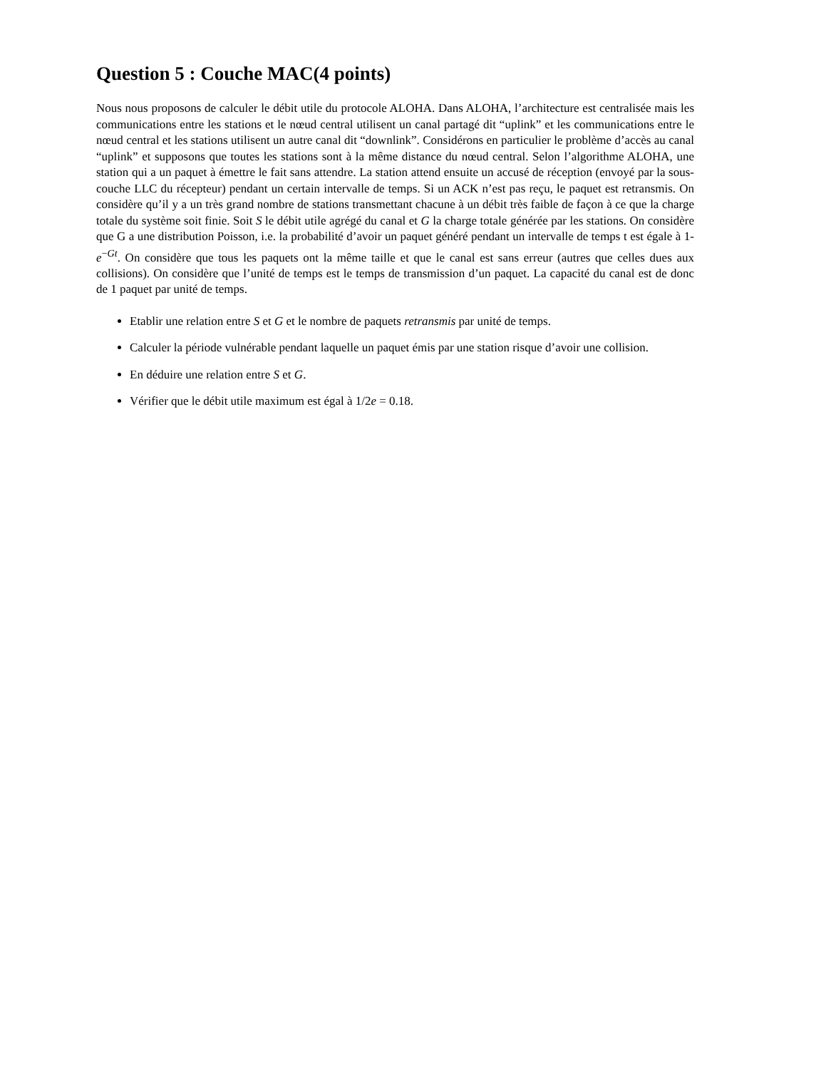Question 5 : Couche MAC(4 points)
Nous nous proposons de calculer le débit utile du protocole ALOHA. Dans ALOHA, l’architecture est centralisée mais les communications entre les stations et le nœud central utilisent un canal partagé dit “uplink” et les communications entre le nœud central et les stations utilisent un autre canal dit “downlink”. Considérons en particulier le problème d’accès au canal “uplink” et supposons que toutes les stations sont à la même distance du nœud central. Selon l’algorithme ALOHA, une station qui a un paquet à émettre le fait sans attendre. La station attend ensuite un accusé de réception (envoyé par la sous-couche LLC du récepteur) pendant un certain intervalle de temps. Si un ACK n’est pas reçu, le paquet est retransmis. On considère qu’il y a un très grand nombre de stations transmettant chacune à un débit très faible de façon à ce que la charge totale du système soit finie. Soit S le débit utile agrégé du canal et G la charge totale générée par les stations. On considère que G a une distribution Poisson, i.e. la probabilité d’avoir un paquet généré pendant un intervalle de temps t est égale à 1-e<sup>−Gt</sup>. On considère que tous les paquets ont la même taille et que le canal est sans erreur (autres que celles dues aux collisions). On considère que l’unité de temps est le temps de transmission d’un paquet. La capacité du canal est de donc de 1 paquet par unité de temps.
Etablir une relation entre S et G et le nombre de paquets retransmis par unité de temps.
Calculer la période vulnérable pendant laquelle un paquet émis par une station risque d’avoir une collision.
En déduire une relation entre S et G.
Vérifier que le débit utile maximum est égal à 1/2e = 0.18.